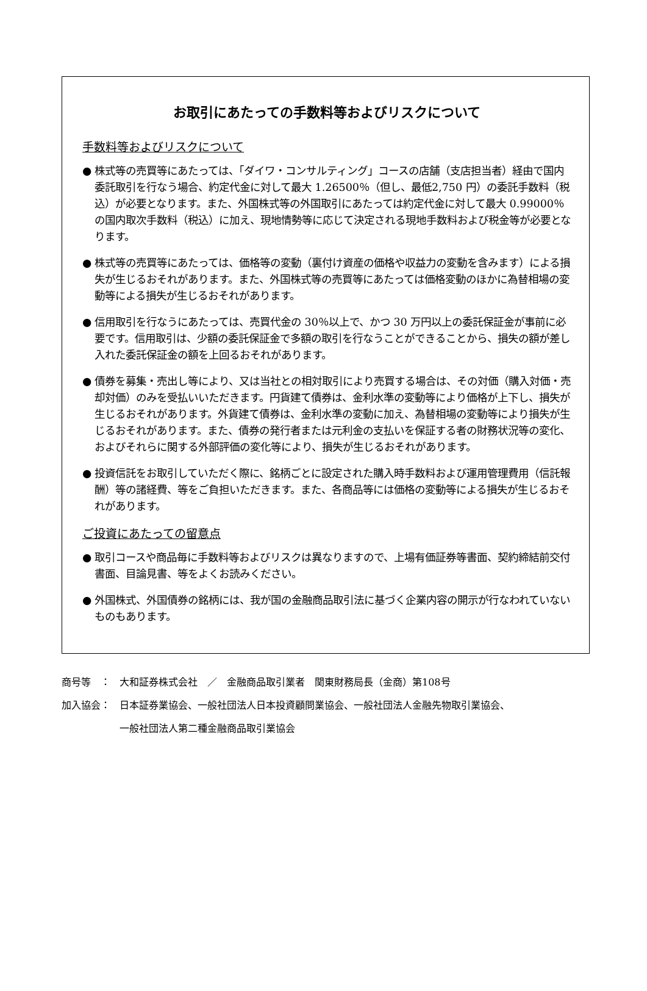お取引にあたっての手数料等およびリスクについて
手数料等およびリスクについて
● 株式等の売買等にあたっては、「ダイワ・コンサルティング」コースの店舗（支店担当者）経由で国内委託取引を行なう場合、約定代金に対して最大 1.26500％（但し、最低2,750 円）の委託手数料（税込）が必要となります。また、外国株式等の外国取引にあたっては約定代金に対して最大 0.99000％の国内取次手数料（税込）に加え、現地情勢等に応じて決定される現地手数料および税金等が必要となります。
● 株式等の売買等にあたっては、価格等の変動（裏付け資産の価格や収益力の変動を含みます）による損失が生じるおそれがあります。また、外国株式等の売買等にあたっては価格変動のほかに為替相場の変動等による損失が生じるおそれがあります。
● 信用取引を行なうにあたっては、売買代金の 30％以上で、かつ 30 万円以上の委託保証金が事前に必要です。信用取引は、少額の委託保証金で多額の取引を行なうことができることから、損失の額が差し入れた委託保証金の額を上回るおそれがあります。
● 債券を募集・売出し等により、又は当社との相対取引により売買する場合は、その対価（購入対価・売却対価）のみを受払いいただきます。円貨建て債券は、金利水準の変動等により価格が上下し、損失が生じるおそれがあります。外貨建て債券は、金利水準の変動に加え、為替相場の変動等により損失が生じるおそれがあります。また、債券の発行者または元利金の支払いを保証する者の財務状況等の変化、およびそれらに関する外部評価の変化等により、損失が生じるおそれがあります。
● 投資信託をお取引していただく際に、銘柄ごとに設定された購入時手数料および運用管理費用（信託報酬）等の諸経費、等をご負担いただきます。また、各商品等には価格の変動等による損失が生じるおそれがあります。
ご投資にあたっての留意点
● 取引コースや商品毎に手数料等およびリスクは異なりますので、上場有価証券等書面、契約締結前交付書面、目論見書、等をよくお読みください。
● 外国株式、外国債券の銘柄には、我が国の金融商品取引法に基づく企業内容の開示が行なわれていないものもあります。
商号等　： 大和証券株式会社　／　金融商品取引業者　関東財務局長（金商）第108号
加入協会： 日本証券業協会、一般社団法人日本投資顧問業協会、一般社団法人金融先物取引業協会、
一般社団法人第二種金融商品取引業協会